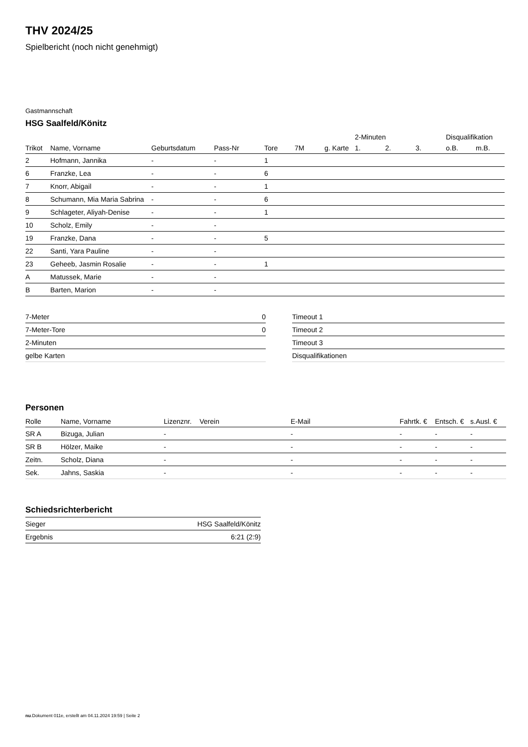THV 2024/25
Spielbericht (noch nicht genehmigt)
Gastmannschaft
HSG Saalfeld/Könitz
| | | | | | | | 2-Minuten | | | Disqualifikation | |
| --- | --- | --- | --- | --- | --- | --- | --- | --- | --- | --- | --- |
| Trikot | Name, Vorname | Geburtsdatum | Pass-Nr | Tore | 7M | g. Karte | 1. | 2. | 3. | o.B. | m.B. |
| 2 | Hofmann, Jannika | - | - | 1 | | | | | | | |
| 6 | Franzke, Lea | - | - | 6 | | | | | | | |
| 7 | Knorr, Abigail | - | - | 1 | | | | | | | |
| 8 | Schumann, Mia Maria Sabrina | - | - | 6 | | | | | | | |
| 9 | Schlageter, Aliyah-Denise | - | - | 1 | | | | | | | |
| 10 | Scholz, Emily | - | - | | | | | | | | |
| 19 | Franzke, Dana | - | - | 5 | | | | | | | |
| 22 | Santi, Yara Pauline | - | - | | | | | | | | |
| 23 | Geheeb, Jasmin Rosalie | - | - | 1 | | | | | | | |
| A | Matussek, Marie | - | - | | | | | | | | |
| B | Barten, Marion | - | - | | | | | | | | |
| 7-Meter | 0 |
| 7-Meter-Tore | 0 |
| 2-Minuten | |
| gelbe Karten | |
| Timeout 1 |
| Timeout 2 |
| Timeout 3 |
| Disqualifikationen |
Personen
| Rolle | Name, Vorname | Lizenznr. | Verein | E-Mail | Fahrtk. € | Entsch. € | s.Ausl. € |
| --- | --- | --- | --- | --- | --- | --- | --- |
| SR A | Bizuga, Julian | - | | - | - | - | - |
| SR B | Hölzer, Maike | - | | - | - | - | - |
| Zeitn. | Scholz, Diana | - | | - | - | - | - |
| Sek. | Jahns, Saskia | - | | - | - | - | - |
Schiedsrichterbericht
| Sieger | HSG Saalfeld/Könitz |
| Ergebnis | 6:21 (2:9) |
nu.Dokument 011e, erstellt am 04.11.2024 19:59 | Seite 2